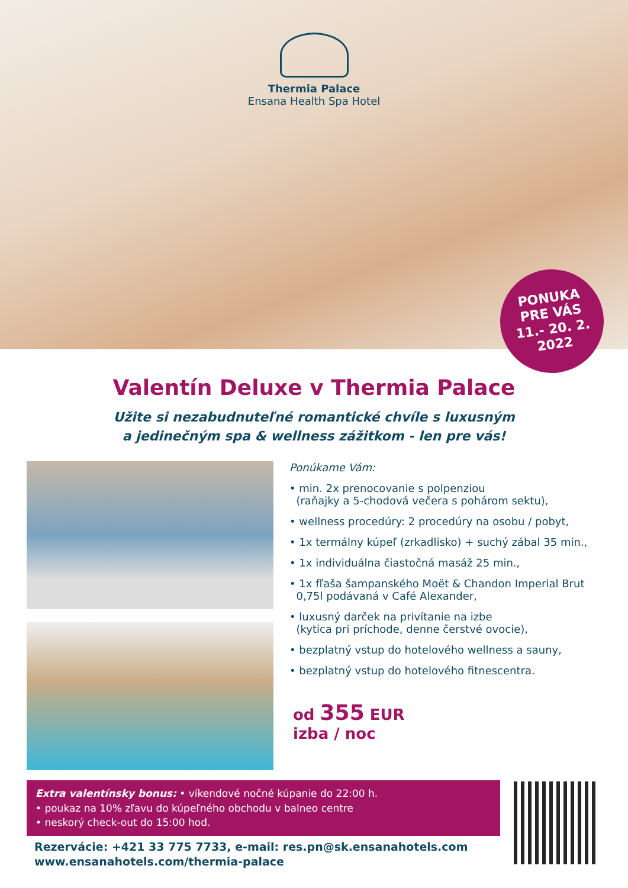Thermia Palace
Ensana Health Spa Hotel
PONUKA
PRE VÁS
11.- 20. 2.
2022
Valentín Deluxe v Thermia Palace
Užite si nezabudnuteľné romantické chvíle s luxusným
a jedinečným spa & wellness zážitkom - len pre vás!
Ponúkame Vám:
• min. 2x prenocovanie s polpenziou
(raňajky a 5-chodová večera s pohárom sektu),
• wellness procedúry: 2 procedúry na osobu / pobyt,
• 1x termálny kúpeľ (zrkadlisko) + suchý zábal 35 min.,
• 1x individuálna čiastočná masáž 25 min.,
• 1x fľaša šampanského Moët & Chandon Imperial Brut
0,75l podávaná v Café Alexander,
• luxusný darček na privítanie na izbe
(kytica pri príchode, denne čerstvé ovocie),
• bezplatný vstup do hotelového wellness a sauny,
• bezplatný vstup do hotelového fitnescentra.
od 355 EUR
izba / noc
Extra valentínsky bonus: • víkendové nočné kúpanie do 22:00 h.
• poukaz na 10% zľavu do kúpeľného obchodu v balneo centre
• neskorý check-out do 15:00 hod.
Rezervácie: +421 33 775 7733, e-mail: res.pn@sk.ensanahotels.com
www.ensanahotels.com/thermia-palace